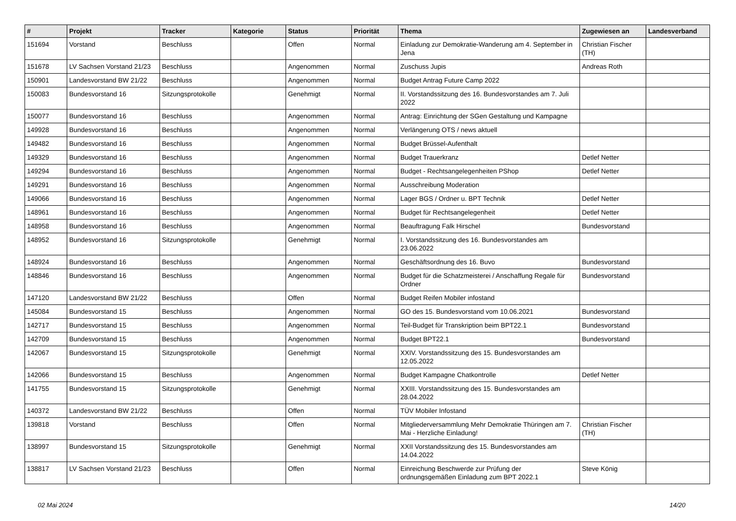| # | Projekt | Tracker | Kategorie | Status | Priorität | Thema | Zugewiesen an | Landesverband |
| --- | --- | --- | --- | --- | --- | --- | --- | --- |
| 151694 | Vorstand | Beschluss | | Offen | Normal | Einladung zur Demokratie-Wanderung am 4. September in Jena | Christian Fischer (TH) | |
| 151678 | LV Sachsen Vorstand 21/23 | Beschluss | | Angenommen | Normal | Zuschuss Jupis | Andreas Roth | |
| 150901 | Landesvorstand BW 21/22 | Beschluss | | Angenommen | Normal | Budget Antrag Future Camp 2022 | | |
| 150083 | Bundesvorstand 16 | Sitzungsprotokolle | | Genehmigt | Normal | II. Vorstandssitzung des 16. Bundesvorstandes am 7. Juli 2022 | | |
| 150077 | Bundesvorstand 16 | Beschluss | | Angenommen | Normal | Antrag: Einrichtung der SGen Gestaltung und Kampagne | | |
| 149928 | Bundesvorstand 16 | Beschluss | | Angenommen | Normal | Verlängerung OTS / news aktuell | | |
| 149482 | Bundesvorstand 16 | Beschluss | | Angenommen | Normal | Budget Brüssel-Aufenthalt | | |
| 149329 | Bundesvorstand 16 | Beschluss | | Angenommen | Normal | Budget Trauerkranz | Detlef Netter | |
| 149294 | Bundesvorstand 16 | Beschluss | | Angenommen | Normal | Budget - Rechtsangelegenheiten PShop | Detlef Netter | |
| 149291 | Bundesvorstand 16 | Beschluss | | Angenommen | Normal | Ausschreibung Moderation | | |
| 149066 | Bundesvorstand 16 | Beschluss | | Angenommen | Normal | Lager BGS / Ordner u. BPT Technik | Detlef Netter | |
| 148961 | Bundesvorstand 16 | Beschluss | | Angenommen | Normal | Budget für Rechtsangelegenheit | Detlef Netter | |
| 148958 | Bundesvorstand 16 | Beschluss | | Angenommen | Normal | Beauftragung Falk Hirschel | Bundesvorstand | |
| 148952 | Bundesvorstand 16 | Sitzungsprotokolle | | Genehmigt | Normal | I. Vorstandssitzung des 16. Bundesvorstandes am 23.06.2022 | | |
| 148924 | Bundesvorstand 16 | Beschluss | | Angenommen | Normal | Geschäftsordnung des 16. Buvo | Bundesvorstand | |
| 148846 | Bundesvorstand 16 | Beschluss | | Angenommen | Normal | Budget für die Schatzmeisterei / Anschaffung Regale für Ordner | Bundesvorstand | |
| 147120 | Landesvorstand BW 21/22 | Beschluss | | Offen | Normal | Budget Reifen Mobiler infostand | | |
| 145084 | Bundesvorstand 15 | Beschluss | | Angenommen | Normal | GO des 15. Bundesvorstand vom 10.06.2021 | Bundesvorstand | |
| 142717 | Bundesvorstand 15 | Beschluss | | Angenommen | Normal | Teil-Budget für Transkription beim BPT22.1 | Bundesvorstand | |
| 142709 | Bundesvorstand 15 | Beschluss | | Angenommen | Normal | Budget BPT22.1 | Bundesvorstand | |
| 142067 | Bundesvorstand 15 | Sitzungsprotokolle | | Genehmigt | Normal | XXIV. Vorstandssitzung des 15. Bundesvorstandes am 12.05.2022 | | |
| 142066 | Bundesvorstand 15 | Beschluss | | Angenommen | Normal | Budget Kampagne Chatkontrolle | Detlef Netter | |
| 141755 | Bundesvorstand 15 | Sitzungsprotokolle | | Genehmigt | Normal | XXIII. Vorstandssitzung des 15. Bundesvorstandes am 28.04.2022 | | |
| 140372 | Landesvorstand BW 21/22 | Beschluss | | Offen | Normal | TÜV Mobiler Infostand | | |
| 139818 | Vorstand | Beschluss | | Offen | Normal | Mitgliederversammlung Mehr Demokratie Thüringen am 7. Mai - Herzliche Einladung! | Christian Fischer (TH) | |
| 138997 | Bundesvorstand 15 | Sitzungsprotokolle | | Genehmigt | Normal | XXII Vorstandssitzung des 15. Bundesvorstandes am 14.04.2022 | | |
| 138817 | LV Sachsen Vorstand 21/23 | Beschluss | | Offen | Normal | Einreichung Beschwerde zur Prüfung der ordnungsgemäßen Einladung zum BPT 2022.1 | Steve König | |
02 Mai 2024 14/20